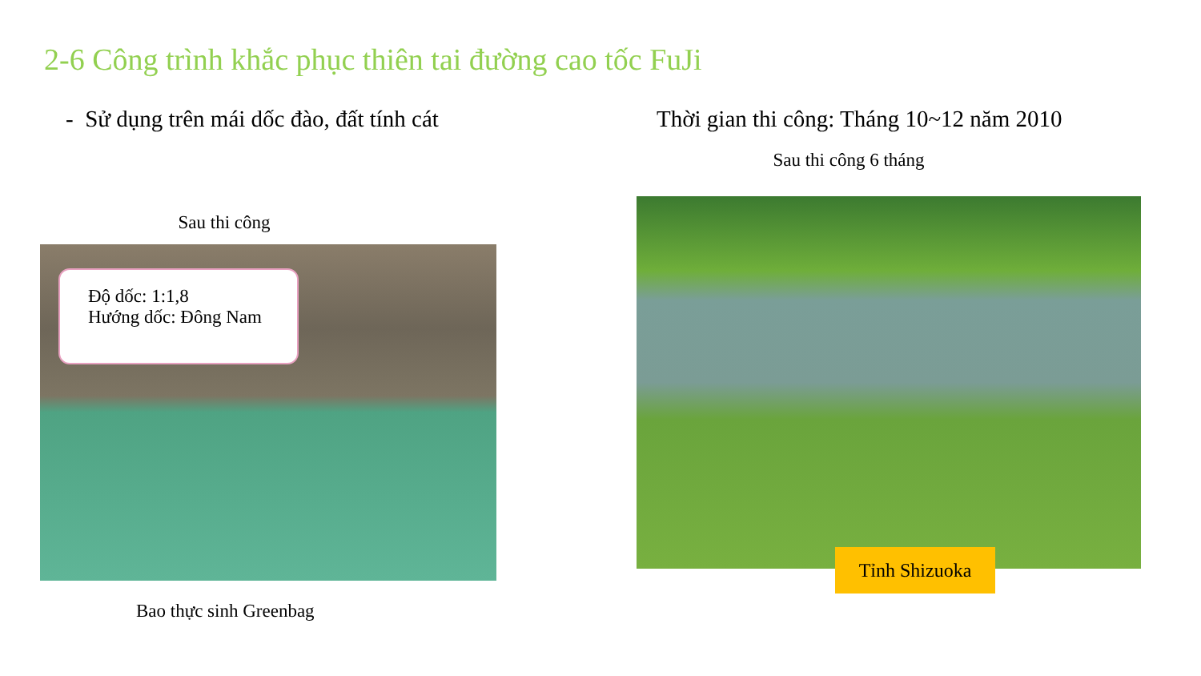2-6 Công trình khắc phục thiên tai đường cao tốc FuJi
- Sử dụng trên mái dốc đào, đất tính cát
Sau thi công
Thời gian thi công: Tháng 10~12 năm 2010
Sau thi công 6 tháng
Độ dốc: 1:1,8
Hướng dốc: Đông Nam
Tỉnh Shizuoka
Bao thực sinh Greenbag